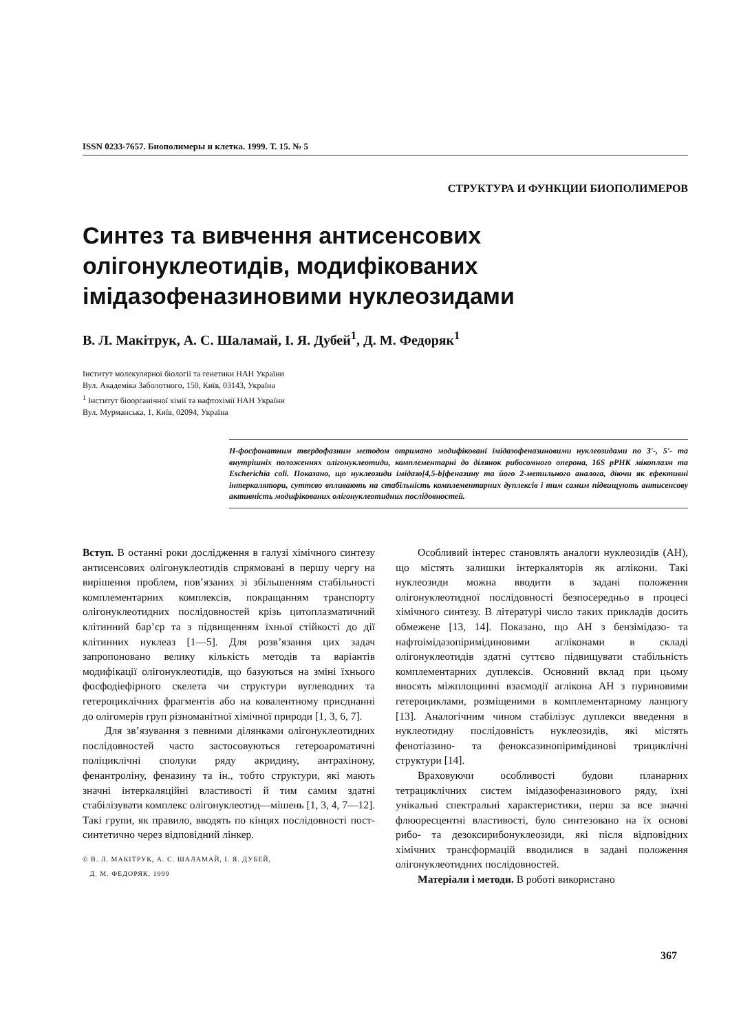ISSN 0233-7657. Биополимеры и клетка. 1999. Т. 15. № 5
СТРУКТУРА И ФУНКЦИИ БИОПОЛИМЕРОВ
Синтез та вивчення антисенсових
олігонуклеотидів, модифікованих
імідазофеназиновими нуклеозидами
В. Л. Макітрук, А. С. Шаламай, І. Я. Дубей<sup>1</sup>, Д. М. Федоряк<sup>1</sup>
Інститут молекулярної біології та генетики НАН України
Вул. Академіка Заболотного, 150, Київ, 03143, Україна
<sup>1</sup> Інститут біоорганічної хімії та нафтохімії НАН України
Вул. Мурманська, 1, Київ, 02094, Україна
Н-фосфонатним твердофазним методом отримано модифіковані імідазофеназиновими нуклеозидами по 3'-, 5'- та внутрішніх положеннях олігонуклеотиди, комплементарні до ділянок рибосомного оперона, 16S рРНК мікоплазм та Escherichia coli. Показано, що нуклеозиди імідазо[4,5-b]феназину та його 2-метильного аналога, діючи як ефективні інтеркалятори, суттєво впливають на стабільність комплементарних дуплексів і тим самим підвищують антисенсову активність модифікованих олігонуклеотидних послідовностей.
Вступ. В останні роки дослідження в галузі хімічного синтезу антисенсових олігонуклеотидів спрямовані в першу чергу на вирішення проблем, пов’язаних зі збільшенням стабільності комплементарних комплексів, покращанням транспорту олігонуклеотидних послідовностей крізь цитоплазматичний клітинний бар’єр та з підвищенням їхньої стійкості до дії клітинних нуклеаз [1—5]. Для розв’язання цих задач запропоновано велику кількість методів та варіантів модифікації олігонуклеотидів, що базуються на зміні їхнього фосфодіефірного скелета чи структури вуглеводних та гетероциклічних фрагментів або на ковалентному приєднанні до олігомерів груп різноманітної хімічної природи [1, 3, 6, 7].
Для зв’язування з певними ділянками олігонуклеотидних послідовностей часто застосовуються гетероароматичні поліциклічні сполуки ряду акридину, антрахінону, фенантроліну, феназину та ін., тобто структури, які мають значні інтеркаляційні властивості й тим самим здатні стабілізувати комплекс олігонуклеотид—мішень [1, 3, 4, 7—12]. Такі групи, як правило, вводять по кінцях послідовності пост-синтетично через відповідний лінкер.
© В. Л. МАКІТРУК, А. С. ШАЛАМАЙ, І. Я. ДУБЕЙ,
Д. М. ФЕДОРЯК, 1999
Особливий інтерес становлять аналоги нуклеозидів (АН), що містять залишки інтеркаляторів як аглікони. Такі нуклеозиди можна вводити в задані положення олігонуклеотидної послідовності безпосередньо в процесі хімічного синтезу. В літературі число таких прикладів досить обмежене [13, 14]. Показано, що АН з бензімідазо- та нафтоімідазопіримідиновими агліконами в складі олігонуклеотидів здатні суттєво підвищувати стабільність комплементарних дуплексів. Основний вклад при цьому вносять міжплощинні взаємодії аглікона АН з пуриновими гетероциклами, розміщеними в комплементарному ланцюгу [13]. Аналогічним чином стабілізує дуплекси введення в нуклеотидну послідовність нуклеозидів, які містять фенотіазино- та феноксазинопіримідинові трициклічні структури [14].
Враховуючи особливості будови планарних тетрациклічних систем імідазофеназинового ряду, їхні унікальні спектральні характеристики, перш за все значні флюоресцентні властивості, було синтезовано на їх основі рибо- та дезоксирибонуклеозиди, які після відповідних хімічних трансформацій вводилися в задані положення олігонуклеотидних послідовностей.
Матеріали і методи. В роботі використано
367